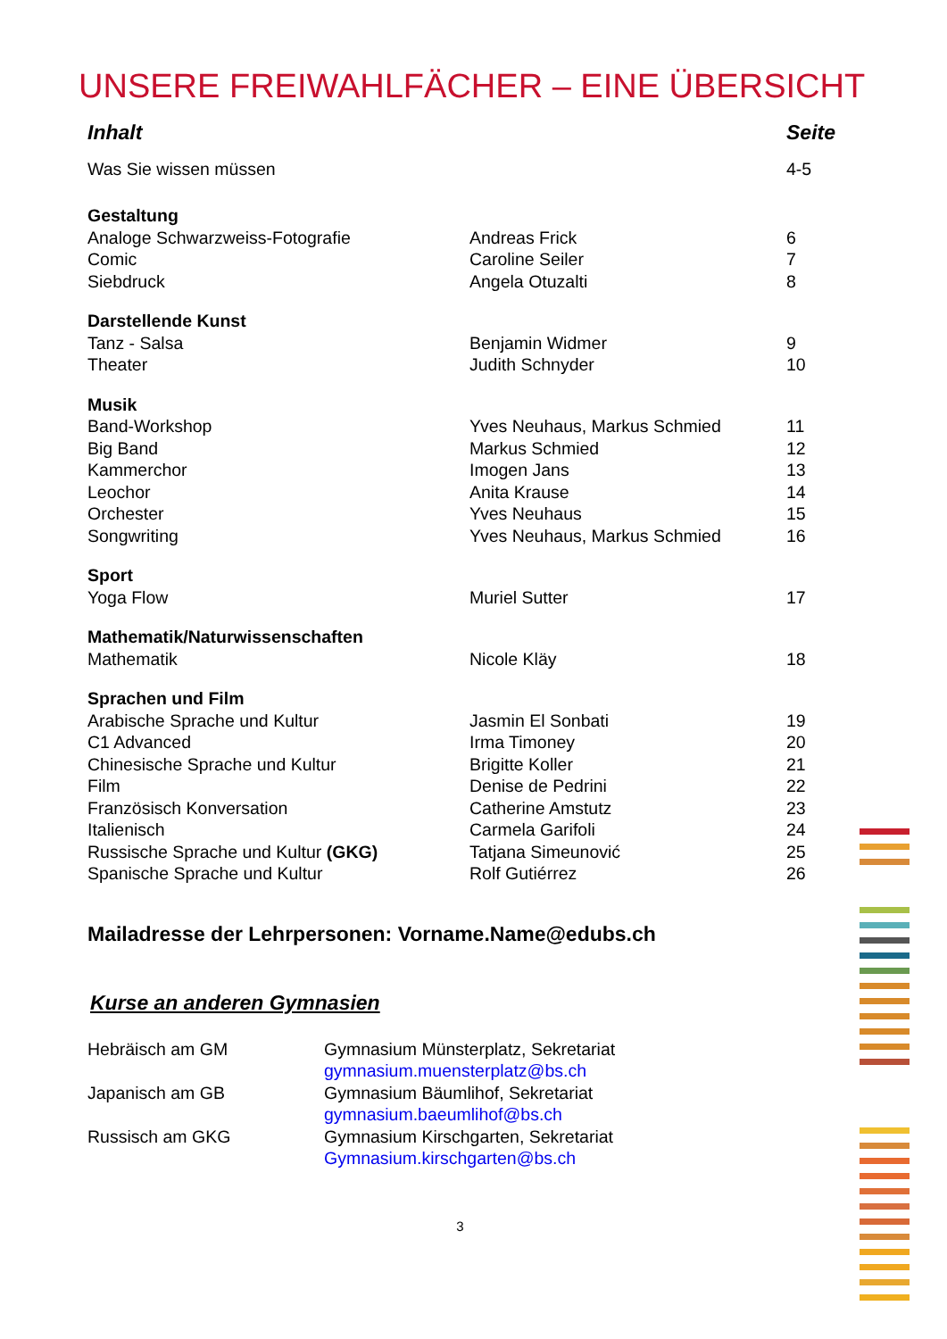UNSERE FREIWAHLFÄCHER – EINE ÜBERSICHT
| Inhalt | | Seite |
| --- | --- | --- |
| Was Sie wissen müssen | | 4-5 |
| Gestaltung | | |
| Analoge Schwarzweiss-Fotografie | Andreas Frick | 6 |
| Comic | Caroline Seiler | 7 |
| Siebdruck | Angela Otuzalti | 8 |
| Darstellende Kunst | | |
| Tanz - Salsa | Benjamin Widmer | 9 |
| Theater | Judith Schnyder | 10 |
| Musik | | |
| Band-Workshop | Yves Neuhaus, Markus Schmied | 11 |
| Big Band | Markus Schmied | 12 |
| Kammerchor | Imogen Jans | 13 |
| Leochor | Anita Krause | 14 |
| Orchester | Yves Neuhaus | 15 |
| Songwriting | Yves Neuhaus, Markus Schmied | 16 |
| Sport | | |
| Yoga Flow | Muriel Sutter | 17 |
| Mathematik/Naturwissenschaften | | |
| Mathematik | Nicole Kläy | 18 |
| Sprachen und Film | | |
| Arabische Sprache und Kultur | Jasmin El Sonbati | 19 |
| C1 Advanced | Irma Timoney | 20 |
| Chinesische Sprache und Kultur | Brigitte Koller | 21 |
| Film | Denise de Pedrini | 22 |
| Französisch Konversation | Catherine Amstutz | 23 |
| Italienisch | Carmela Garifoli | 24 |
| Russische Sprache und Kultur (GKG) | Tatjana Simeunović | 25 |
| Spanische Sprache und Kultur | Rolf Gutiérrez | 26 |
Mailadresse der Lehrpersonen: Vorname.Name@edubs.ch
Kurse an anderen Gymnasien
| Hebräisch am GM | Gymnasium Münsterplatz, Sekretariat gymnasium.muensterplatz@bs.ch |
| Japanisch am GB | Gymnasium Bäumlihof, Sekretariat gymnasium.baeumlihof@bs.ch |
| Russisch am GKG | Gymnasium Kirschgarten, Sekretariat Gymnasium.kirschgarten@bs.ch |
3